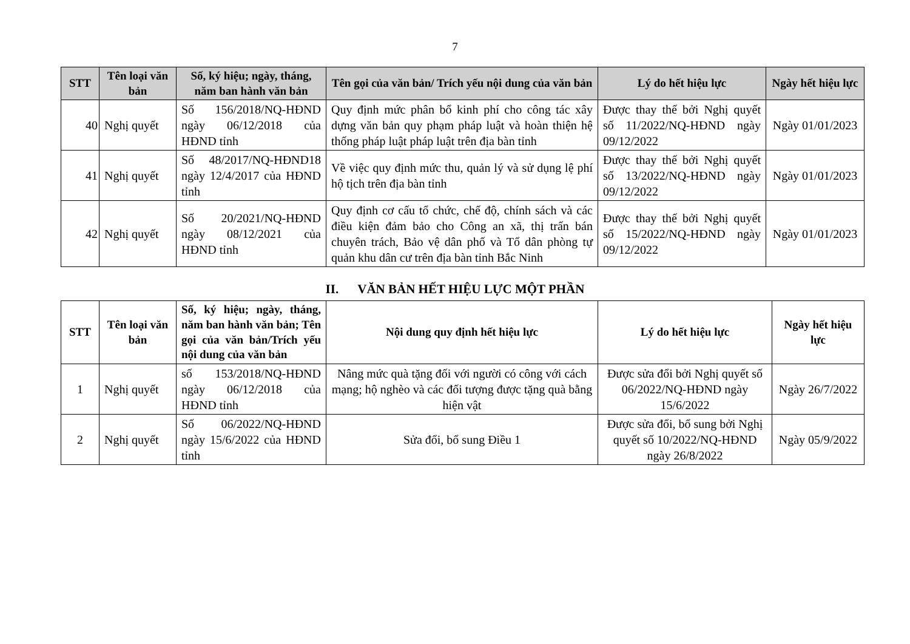7
| STT | Tên loại văn bản | Số, ký hiệu; ngày, tháng, năm ban hành văn bản | Tên gọi của văn bản/ Trích yếu nội dung của văn bản | Lý do hết hiệu lực | Ngày hết hiệu lực |
| --- | --- | --- | --- | --- | --- |
| 40 | Nghị quyết | Số 156/2018/NQ-HĐND ngày 06/12/2018 của HĐND tỉnh | Quy định mức phân bổ kinh phí cho công tác xây dựng văn bản quy phạm pháp luật và hoàn thiện hệ thống pháp luật pháp luật trên địa bàn tỉnh | Được thay thế bởi Nghị quyết số 11/2022/NQ-HĐND ngày 09/12/2022 | Ngày 01/01/2023 |
| 41 | Nghị quyết | Số 48/2017/NQ-HĐND18 ngày 12/4/2017 của HĐND tỉnh | Về việc quy định mức thu, quản lý và sử dụng lệ phí hộ tịch trên địa bàn tỉnh | Được thay thế bởi Nghị quyết số 13/2022/NQ-HĐND ngày 09/12/2022 | Ngày 01/01/2023 |
| 42 | Nghị quyết | Số 20/2021/NQ-HĐND ngày 08/12/2021 của HĐND tỉnh | Quy định cơ cấu tổ chức, chế độ, chính sách và các điều kiện đảm bảo cho Công an xã, thị trấn bán chuyên trách, Bảo vệ dân phố và Tổ dân phòng tự quản khu dân cư trên địa bàn tỉnh Bắc Ninh | Được thay thế bởi Nghị quyết số 15/2022/NQ-HĐND ngày 09/12/2022 | Ngày 01/01/2023 |
II. VĂN BẢN HẾT HIỆU LỰC MỘT PHẦN
| STT | Tên loại văn bản | Số, ký hiệu; ngày, tháng, năm ban hành văn bản; Tên gọi của văn bản/Trích yếu nội dung của văn bản | Nội dung quy định hết hiệu lực | Lý do hết hiệu lực | Ngày hết hiệu lực |
| --- | --- | --- | --- | --- | --- |
| 1 | Nghị quyết | số 153/2018/NQ-HĐND ngày 06/12/2018 của HĐND tỉnh | Nâng mức quà tặng đối với người có công với cách mạng; hộ nghèo và các đối tượng được tặng quà bằng hiện vật | Được sửa đổi bởi Nghị quyết số 06/2022/NQ-HĐND ngày 15/6/2022 | Ngày 26/7/2022 |
| 2 | Nghị quyết | Số 06/2022/NQ-HĐND ngày 15/6/2022 của HĐND tỉnh | Sửa đổi, bổ sung Điều 1 | Được sửa đổi, bổ sung bởi Nghị quyết số 10/2022/NQ-HĐND ngày 26/8/2022 | Ngày 05/9/2022 |